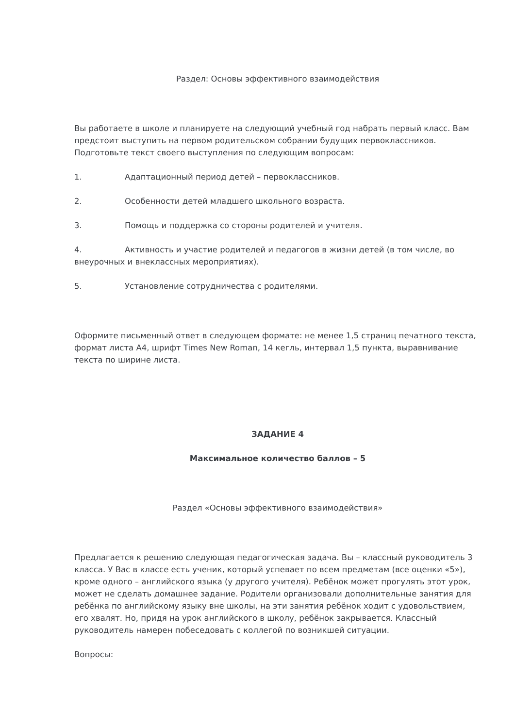Раздел: Основы эффективного взаимодействия
Вы работаете в школе и планируете на следующий учебный год набрать первый класс. Вам предстоит выступить на первом родительском собрании будущих первоклассников. Подготовьте текст своего выступления по следующим вопросам:
1. Адаптационный период детей – первоклассников.
2. Особенности детей младшего школьного возраста.
3. Помощь и поддержка со стороны родителей и учителя.
4. Активность и участие родителей и педагогов в жизни детей (в том числе, во внеурочных и внеклассных мероприятиях).
5. Установление сотрудничества с родителями.
Оформите письменный ответ в следующем формате: не менее 1,5 страниц печатного текста, формат листа А4, шрифт Times New Roman, 14 кегль, интервал 1,5 пункта, выравнивание текста по ширине листа.
ЗАДАНИЕ 4
Максимальное количество баллов – 5
Раздел «Основы эффективного взаимодействия»
Предлагается к решению следующая педагогическая задача. Вы – классный руководитель 3 класса. У Вас в классе есть ученик, который успевает по всем предметам (все оценки «5»), кроме одного – английского языка (у другого учителя). Ребёнок может прогулять этот урок, может не сделать домашнее задание. Родители организовали дополнительные занятия для ребёнка по английскому языку вне школы, на эти занятия ребёнок ходит с удовольствием, его хвалят. Но, придя на урок английского в школу, ребёнок закрывается. Классный руководитель намерен побеседовать с коллегой по возникшей ситуации.
Вопросы: